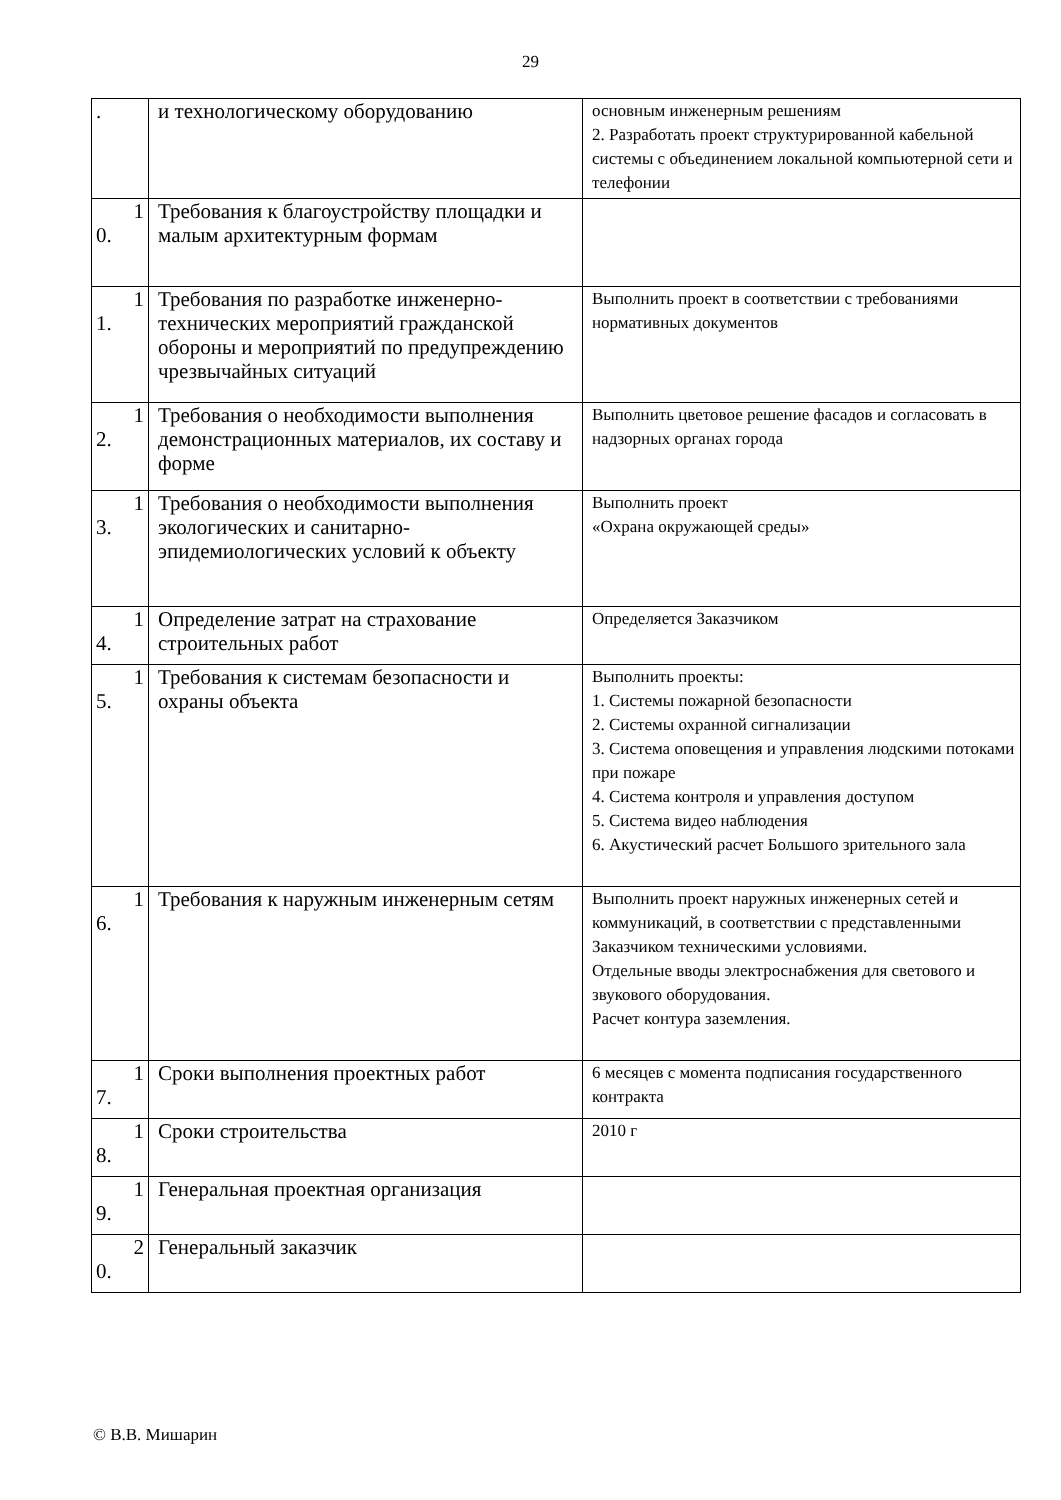29
| . | и технологическому оборудованию | основным инженерным решениям 2. Разработать проект структурированной кабельной системы с объединением локальной компьютерной сети и телефонии |
| 1 0. | Требования к благоустройству площадки и малым архитектурным формам | |
| 1 1. | Требования по разработке инженерно-технических мероприятий гражданской обороны и мероприятий по предупреждению чрезвычайных ситуаций | Выполнить проект в соответствии с требованиями нормативных документов |
| 1 2. | Требования о необходимости выполнения демонстрационных материалов, их составу и форме | Выполнить цветовое решение фасадов и согласовать в надзорных органах города |
| 1 3. | Требования о необходимости выполнения экологических и санитарно-эпидемиологических условий к объекту | Выполнить проект «Охрана окружающей среды» |
| 1 4. | Определение затрат на страхование строительных работ | Определяется Заказчиком |
| 1 5. | Требования к системам безопасности и охраны объекта | Выполнить проекты: 1. Системы пожарной безопасности 2. Системы охранной сигнализации 3. Система оповещения и управления людскими потоками при пожаре 4. Система контроля и управления доступом 5. Система видео наблюдения 6. Акустический расчет Большого зрительного зала |
| 1 6. | Требования к наружным инженерным сетям | Выполнить проект наружных инженерных сетей и коммуникаций, в соответствии с представленными Заказчиком техническими условиями. Отдельные вводы электроснабжения для светового и звукового оборудования. Расчет контура заземления. |
| 1 7. | Сроки выполнения проектных работ | 6 месяцев с момента подписания государственного контракта |
| 1 8. | Сроки строительства | 2010 г |
| 1 9. | Генеральная проектная организация | |
| 2 0. | Генеральный заказчик | |
© В.В. Мишарин